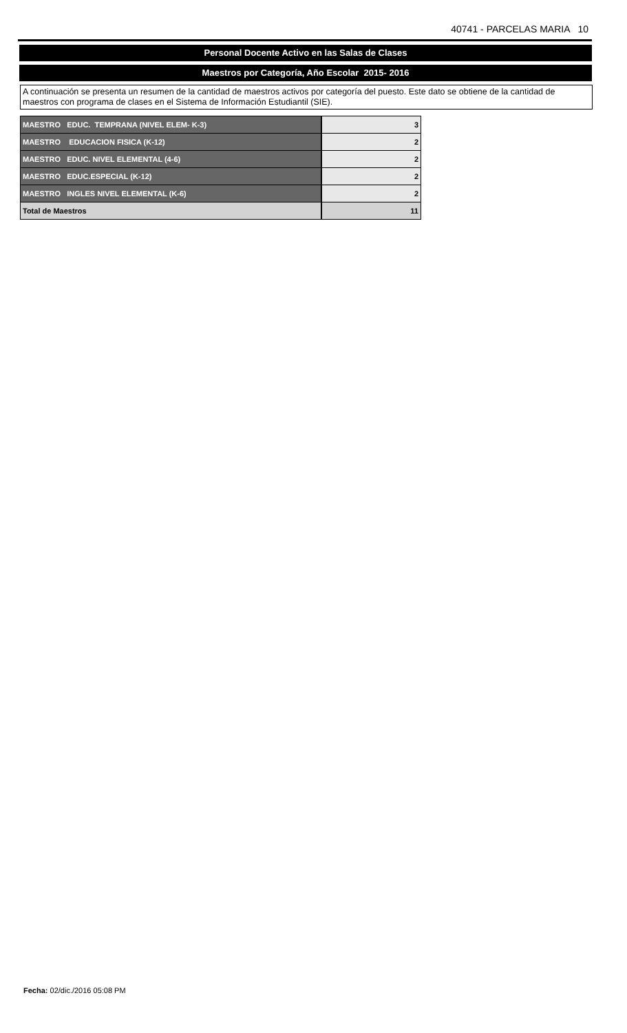40741 - PARCELAS MARIA 10
Personal Docente Activo en las Salas de Clases
Maestros por Categoría, Año Escolar 2015- 2016
A continuación se presenta un resumen de la cantidad de maestros activos por categoría del puesto. Este dato se obtiene de la cantidad de maestros con programa de clases en el Sistema de Información Estudiantil (SIE).
| MAESTRO EDUC. TEMPRANA (NIVEL ELEM- K-3) | 3 |
| MAESTRO EDUCACION FISICA (K-12) | 2 |
| MAESTRO EDUC. NIVEL ELEMENTAL (4-6) | 2 |
| MAESTRO EDUC.ESPECIAL (K-12) | 2 |
| MAESTRO INGLES NIVEL ELEMENTAL (K-6) | 2 |
| Total de Maestros | 11 |
Fecha: 02/dic./2016 05:08 PM